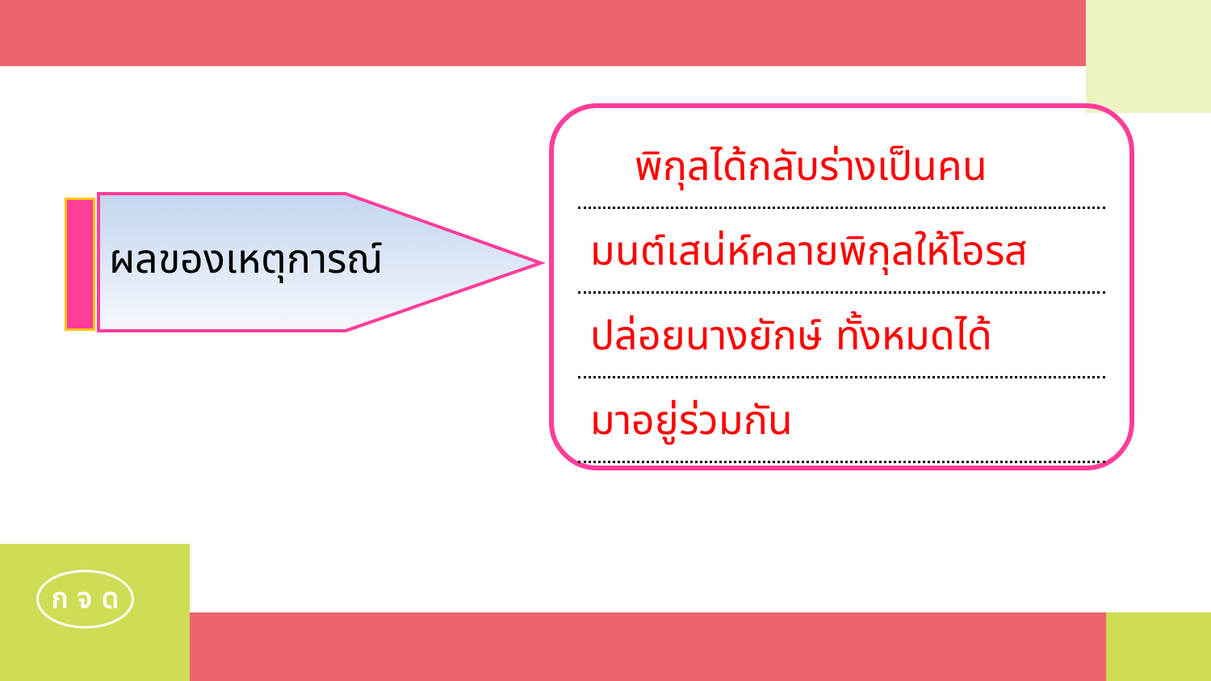ผลของเหตุการณ์
พิกุลได้กลับร่างเป็นคน
มนต์เสน่ห์คลายพิกุลให้โอรส
ปล่อยนางยักษ์ ทั้งหมดได้
มาอยู่ร่วมกัน
ก จ ด